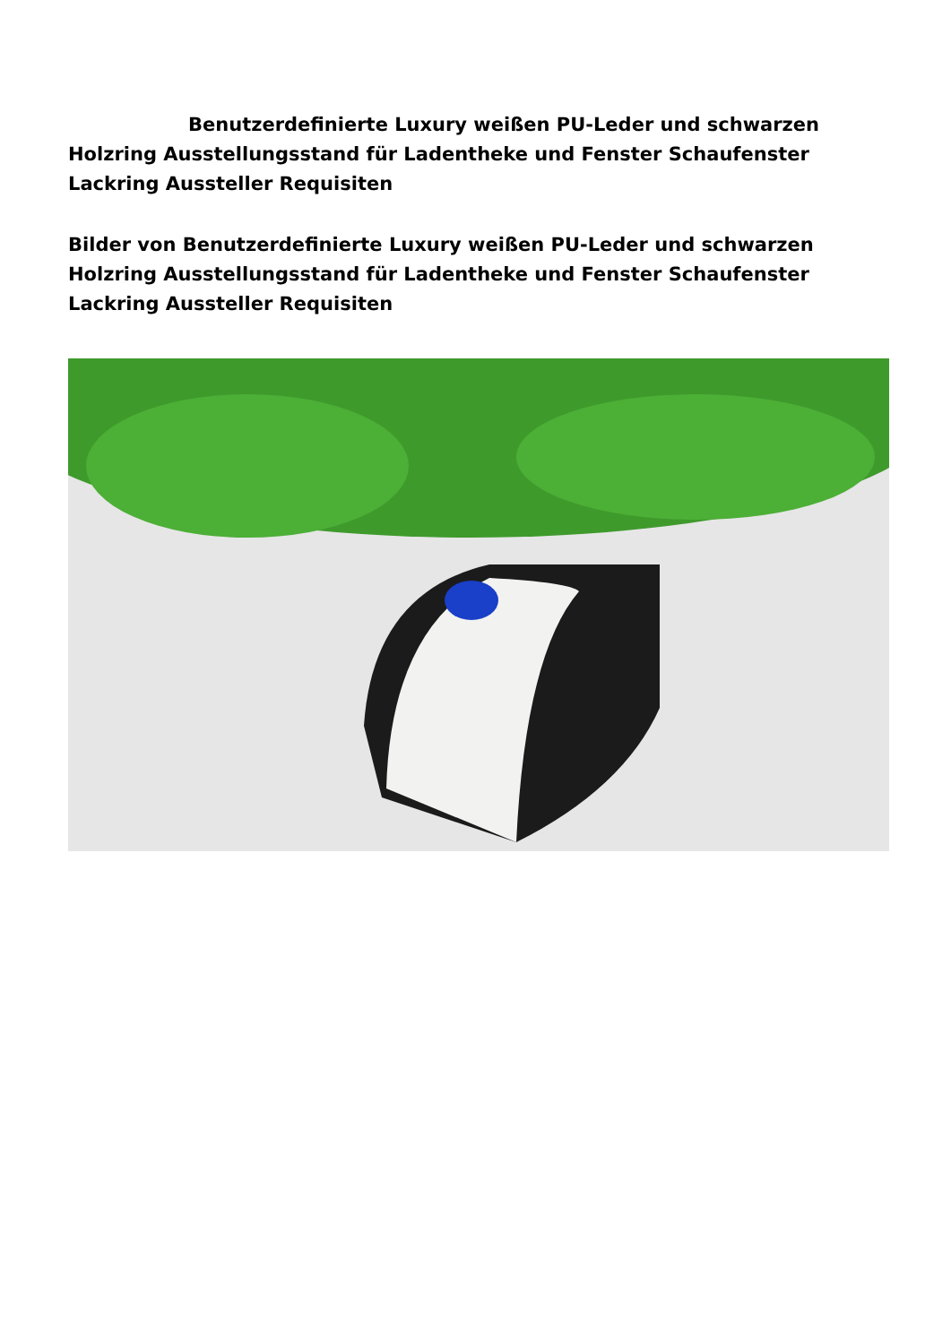Benutzerdefinierte Luxury weißen PU-Leder und schwarzen Holzring Ausstellungsstand für Ladentheke und Fenster Schaufenster Lackring Aussteller Requisiten
Bilder von Benutzerdefinierte Luxury weißen PU-Leder und schwarzen Holzring Ausstellungsstand für Ladentheke und Fenster Schaufenster Lackring Aussteller Requisiten